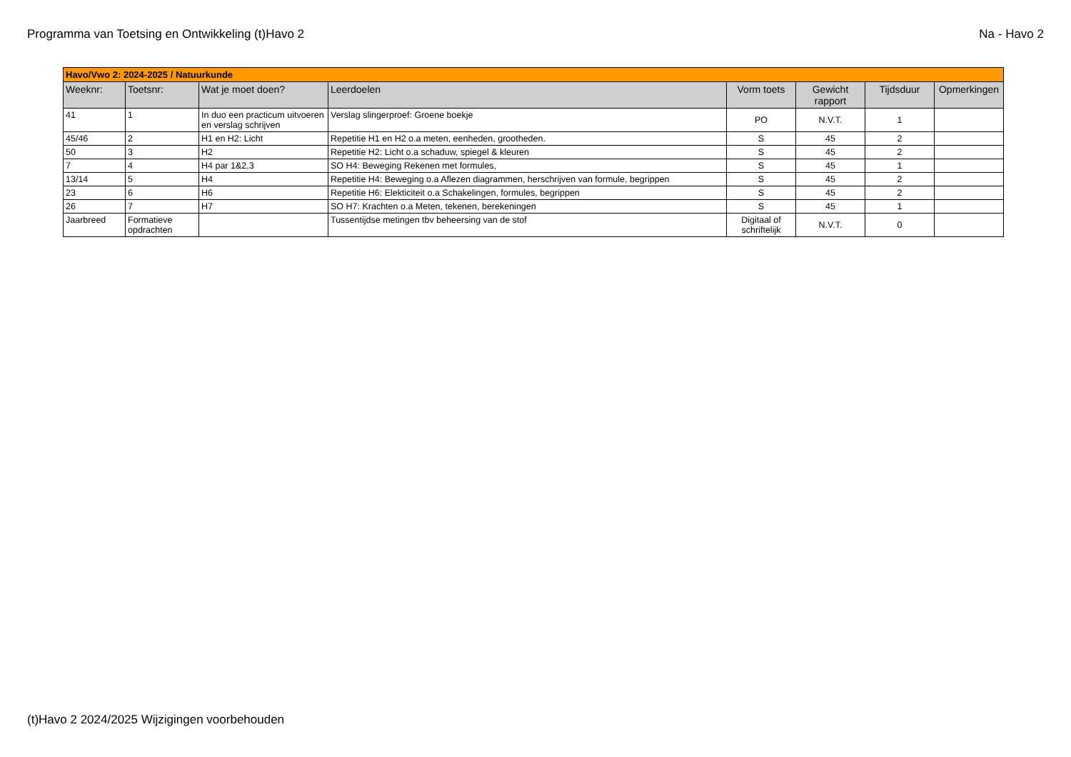Programma van Toetsing en Ontwikkeling (t)Havo 2 Na - Havo 2
| Havo/Vwo 2: 2024-2025 / Natuurkunde | | | | | | | |
| Weeknr: | Toetsnr: | Wat je moet doen? | Leerdoelen | Vorm toets | Gewicht rapport | Tijdsduur | Opmerkingen |
| 41 | 1 | In duo een practicum uitvoeren en verslag schrijven | Verslag slingerproef: Groene boekje | PO | N.V.T. | 1 | |
| 45/46 | 2 | H1 en H2: Licht | Repetitie H1 en H2 o.a meten, eenheden, grootheden. | S | 45 | 2 | |
| 50 | 3 | H2 | Repetitie H2: Licht o.a schaduw, spiegel & kleuren | S | 45 | 2 | |
| 7 | 4 | H4 par 1&2,3 | SO H4: Beweging Rekenen met formules, | S | 45 | 1 | |
| 13/14 | 5 | H4 | Repetitie H4: Beweging o.a Aflezen diagrammen, herschrijven van formule, begrippen | S | 45 | 2 | |
| 23 | 6 | H6 | Repetitie H6: Elekticiteit o.a Schakelingen, formules, begrippen | S | 45 | 2 | |
| 26 | 7 | H7 | SO H7: Krachten o.a Meten, tekenen, berekeningen | S | 45 | 1 | |
| Jaarbreed | Formatieve opdrachten | | Tussentijdse metingen tbv beheersing van de stof | Digitaal of schriftelijk | N.V.T. | 0 | |
(t)Havo 2 2024/2025 Wijzigingen voorbehouden